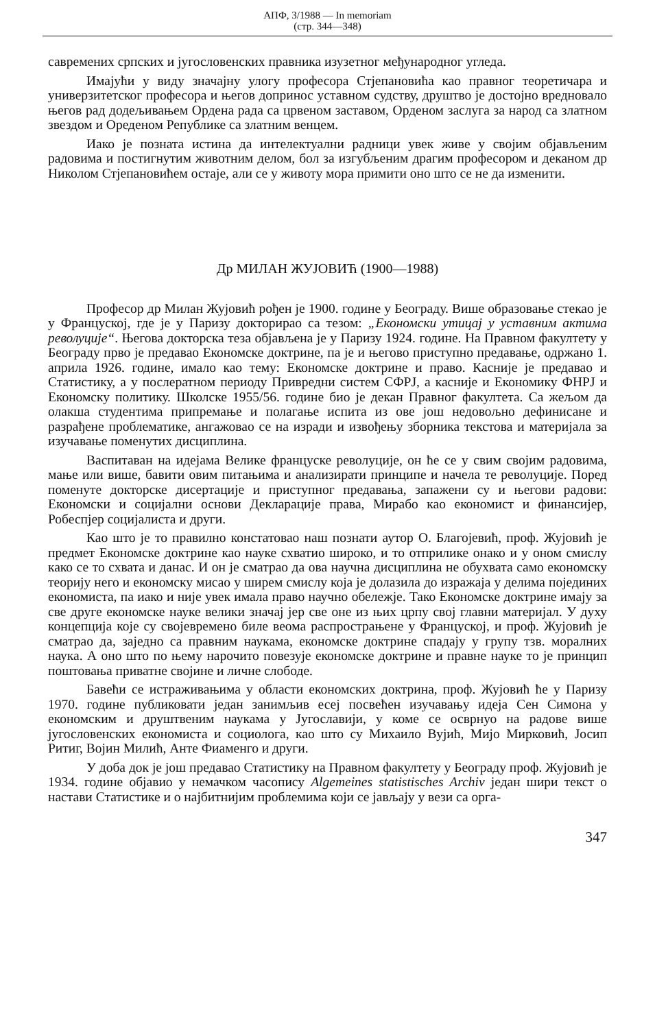АПФ, 3/1988 — In memoriam
(стр. 344—348)
савремених српских и југословенских правника изузетног међународног угледа.
Имајући у виду значајну улогу професора Стјепановића као правног теоретичара и универзитетског професора и његов допринос уставном судству, друштво је достојно вредновало његов рад додељивањем Ордена рада са црвеном заставом, Орденом заслуга за народ са златном звездом и Ореденом Републике са златним венцем.
Иако је позната истина да интелектуални радници увек живе у својим објављеним радовима и постигнутим животним делом, бол за изгубљеним драгим професором и деканом др Николом Стјепановићем остаје, али се у животу мора примити оно што се не да изменити.
Др МИЛАН ЖУЈОВИЋ (1900—1988)
Професор др Милан Жујовић рођен је 1900. године у Београду. Више образовање стекао је у Француској, где је у Паризу докторирао са тезом: „Економски утицај у уставним актима револуције“. Његова докторска теза објављена је у Паризу 1924. године. На Правном факултету у Београду прво је предавао Економске доктрине, па је и његово приступно предавање, одржано 1. априла 1926. године, имало као тему: Економске доктрине и право. Касније је предавао и Статистику, а у послератном периоду Привредни систем СФРЈ, а касније и Економику ФНРЈ и Економску политику. Школске 1955/56. године био је декан Правног факултета. Са жељом да олакша студентима припремање и полагање испита из ове још недовољно дефинисане и разрађене проблематике, ангажовао се на изради и извођењу зборника текстова и материјала за изучавање поменутих дисциплина.
Васпитаван на идејама Велике француске револуције, он ће се у свим својим радовима, мање или више, бавити овим питањима и анализирати принципе и начела те револуције. Поред поменуте докторске дисертације и приступног предавања, запажени су и његови радови: Економски и социјални основи Декларације права, Мирабо као економист и финансијер, Робеспјер социјалиста и други.
Као што је то правилно констатовао наш познати аутор О. Благојевић, проф. Жујовић је предмет Економске доктрине као науке схватио широко, и то отприлике онако и у оном смислу како се то схвата и данас. И он је сматрао да ова научна дисциплина не обухвата само економску теорију него и економску мисао у ширем смислу која је долазила до изражаја у делима појединих економиста, па иако и није увек имала право научно обележје. Тако Економске доктрине имају за све друге економске науке велики значај јер све оне из њих црпу свој главни материјал. У духу концепција које су својевремено биле веома распрострањене у Француској, и проф. Жујовић је сматрао да, заједно са правним наукама, економске доктрине спадају у групу тзв. моралних наука. А оно што по њему нарочито повезује економске доктрине и правне науке то је принцип поштовања приватне својине и личне слободе.
Бавећи се истраживањима у области економских доктрина, проф. Жујовић ће у Паризу 1970. године публиковати један занимљив есеј посвећен изучавању идеја Сен Симона у економским и друштвеним наукама у Југославији, у коме се осврнуо на радове више југословенских економиста и социолога, као што су Михаило Вујић, Мијо Мирковић, Јосип Ритиг, Војин Милић, Анте Фиаменго и други.
У доба док је још предавао Статистику на Правном факултету у Београду проф. Жујовић је 1934. године објавио у немачком часопису Algemeines statistisches Archiv један шири текст о настави Статистике и о најбитнијим проблемима који се јављају у вези са орга-
347